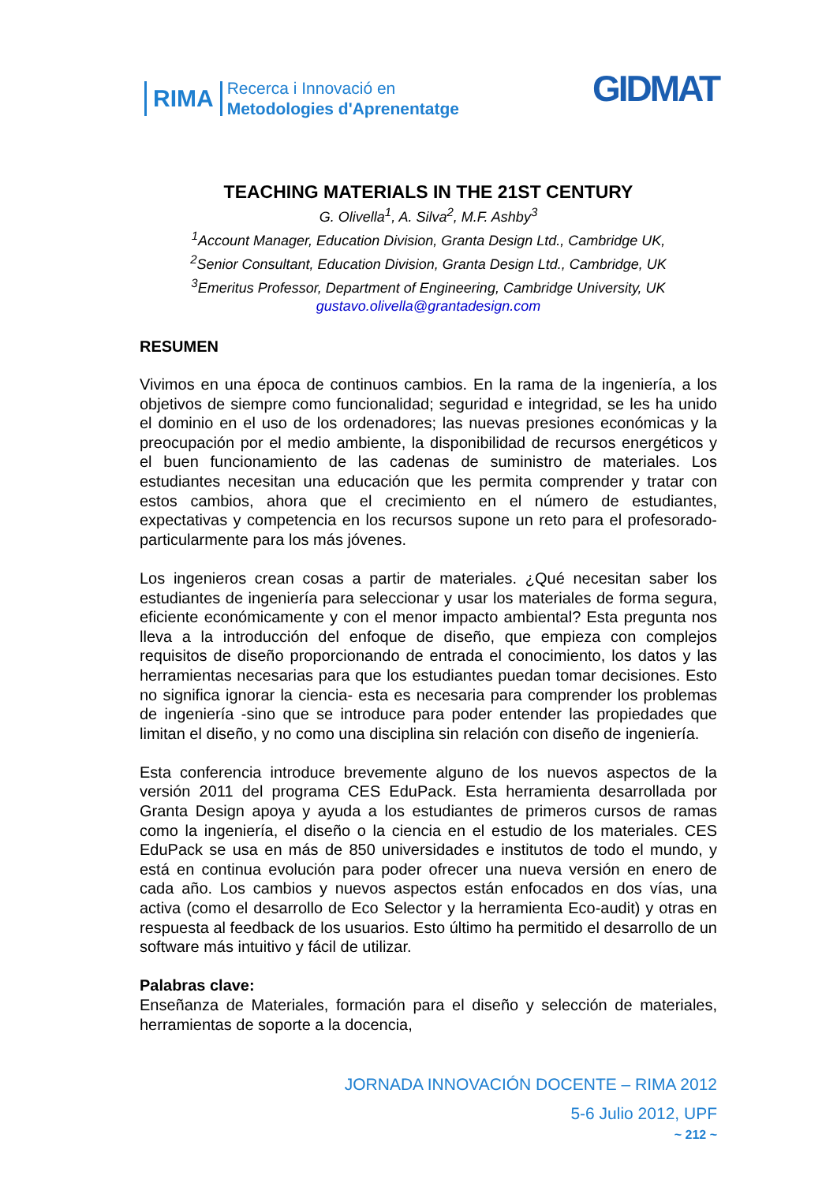RIMA Recerca i Innovació en
Metodologies d'Aprenentatge
GIDMAT
TEACHING MATERIALS IN THE 21ST CENTURY
G. Olivella<sup>1</sup>, A. Silva<sup>2</sup>, M.F. Ashby<sup>3</sup>
<sup>1</sup> Account Manager, Education Division, Granta Design Ltd., Cambridge UK,
<sup>2</sup> Senior Consultant, Education Division, Granta Design Ltd., Cambridge, UK
<sup>3</sup> Emeritus Professor, Department of Engineering, Cambridge University, UK
gustavo.olivella@grantadesign.com
RESUMEN
Vivimos en una época de continuos cambios. En la rama de la ingeniería, a los objetivos de siempre como funcionalidad; seguridad e integridad, se les ha unido el dominio en el uso de los ordenadores; las nuevas presiones económicas y la preocupación por el medio ambiente, la disponibilidad de recursos energéticos y el buen funcionamiento de las cadenas de suministro de materiales. Los estudiantes necesitan una educación que les permita comprender y tratar con estos cambios, ahora que el crecimiento en el número de estudiantes, expectativas y competencia en los recursos supone un reto para el profesorado- particularmente para los más jóvenes.
Los ingenieros crean cosas a partir de materiales. ¿Qué necesitan saber los estudiantes de ingeniería para seleccionar y usar los materiales de forma segura, eficiente económicamente y con el menor impacto ambiental? Esta pregunta nos lleva a la introducción del enfoque de diseño, que empieza con complejos requisitos de diseño proporcionando de entrada el conocimiento, los datos y las herramientas necesarias para que los estudiantes puedan tomar decisiones. Esto no significa ignorar la ciencia- esta es necesaria para comprender los problemas de ingeniería -sino que se introduce para poder entender las propiedades que limitan el diseño, y no como una disciplina sin relación con diseño de ingeniería.
Esta conferencia introduce brevemente alguno de los nuevos aspectos de la versión 2011 del programa CES EduPack. Esta herramienta desarrollada por Granta Design apoya y ayuda a los estudiantes de primeros cursos de ramas como la ingeniería, el diseño o la ciencia en el estudio de los materiales. CES EduPack se usa en más de 850 universidades e institutos de todo el mundo, y está en continua evolución para poder ofrecer una nueva versión en enero de cada año. Los cambios y nuevos aspectos están enfocados en dos vías, una activa (como el desarrollo de Eco Selector y la herramienta Eco-audit) y otras en respuesta al feedback de los usuarios. Esto último ha permitido el desarrollo de un software más intuitivo y fácil de utilizar.
Palabras clave:
Enseñanza de Materiales, formación para el diseño y selección de materiales, herramientas de soporte a la docencia,
JORNADA INNOVACIÓN DOCENTE – RIMA 2012
5-6 Julio 2012, UPF
~ 212 ~